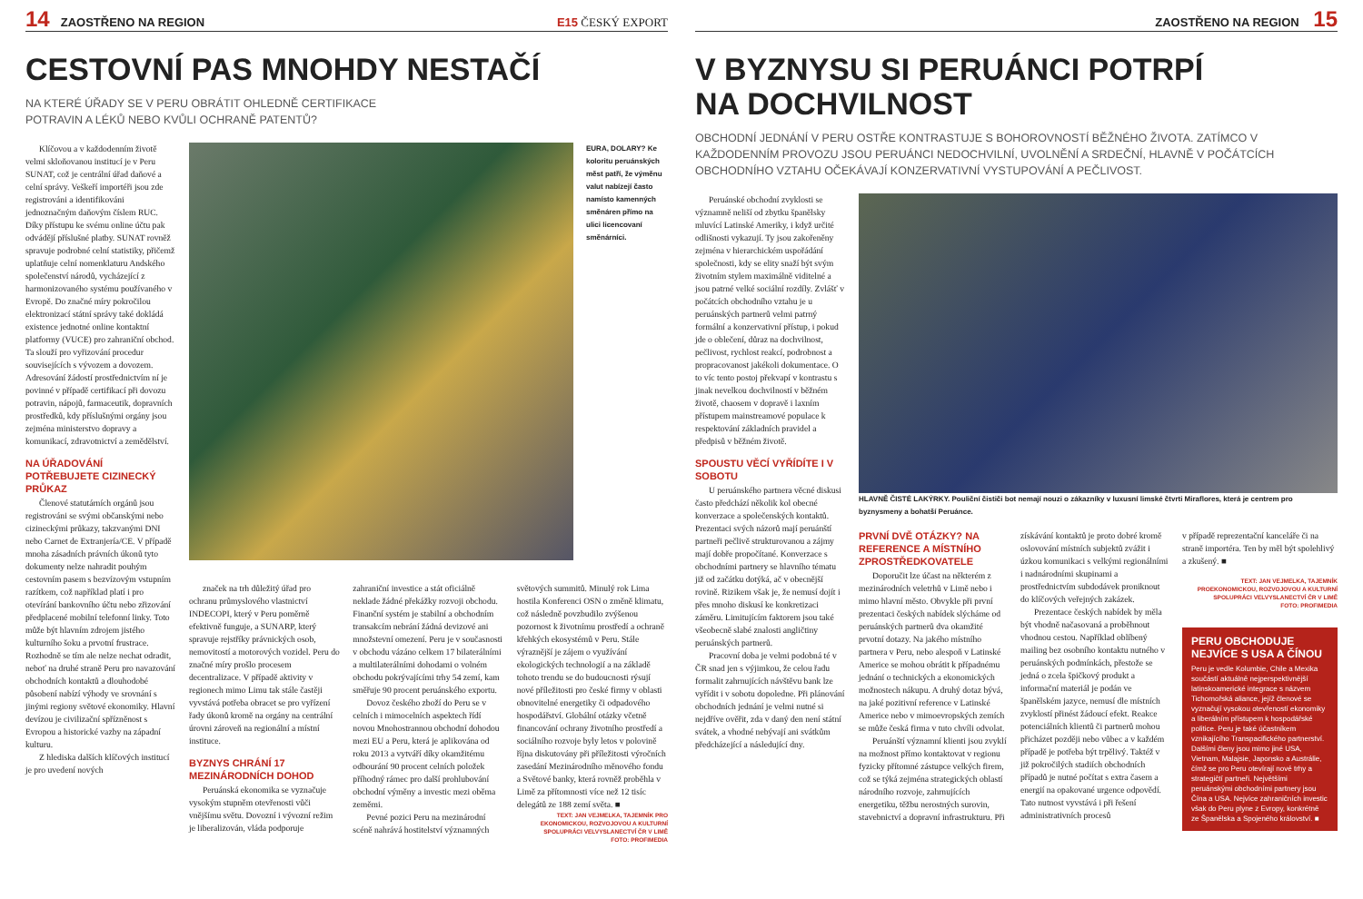14 ZAOSTŘENO NA REGION E15 ČESKÝ EXPORT
CESTOVNÍ PAS MNOHDY NESTAČÍ
NA KTERÉ ÚŘADY SE V PERU OBRÁTIT OHLEDNĚ CERTIFIKACE
POTRAVIN A LÉKŮ NEBO KVŮLI OCHRANĚ PATENTŮ?
Klíčovou a v každodenním životě velmi skloňovanou institucí je v Peru SUNAT, což je centrální úřad daňové a celní správy. Veškeří importéři jsou zde registrováni a identifikováni jednoznačným daňovým číslem RUC. Díky přístupu ke svému online účtu pak odvádějí příslušné platby. SUNAT rovněž spravuje podrobné celní statistiky, přičemž uplatňuje celní nomenklaturu Andského společenství národů, vycházející z harmonizovaného systému používaného v Evropě. Do značné míry pokročilou elektronizací státní správy také dokládá existence jednotné online kontaktní platformy (VUCE) pro zahraniční obchod. Ta slouží pro vyřizování procedur souvisejících s vývozem a dovozem. Adresování žádostí prostřednictvím ní je povinné v případě certifikací při dovozu potravin, nápojů, farmaceutik, dopravních prostředků, kdy příslušnými orgány jsou zejména ministerstvo dopravy a komunikací, zdravotnictví a zemědělství.
NA ÚŘADOVÁNÍ POTŘEBUJETE CIZINECKÝ PRŮKAZ
Členové statutárních orgánů jsou registrováni se svými občanskými nebo cizineckými průkazy, takzvanými DNI nebo Carnet de Extranjería/CE. V případě mnoha zásadních právních úkonů tyto dokumenty nelze nahradit pouhým cestovním pasem s bezvízovým vstupním razítkem, což například platí i pro otevírání bankovního účtu nebo zřizování předplacené mobilní telefonní linky. Toto může být hlavním zdrojem jistého kulturního šoku a prvotní frustrace. Rozhodně se tím ale nelze nechat odradit, neboť na druhé straně Peru pro navazování obchodních kontaktů a dlouhodobé působení nabízí výhody ve srovnání s jinými regiony světové ekonomiky. Hlavní devízou je civilizační spřízněnost s Evropou a historické vazby na západní kulturu.
Z hlediska dalších klíčových institucí je pro uvedení nových
EURA, DOLARY? Ke koloritu peruánských měst patří, že výměnu valut nabízejí často namísto kamenných směnáren přímo na ulici licencovaní směnárníci.
značek na trh důležitý úřad pro ochranu průmyslového vlastnictví INDECOPI, který v Peru poměrně efektivně funguje, a SUNARP, který spravuje rejstříky právnických osob, nemovitostí a motorových vozidel. Peru do značné míry prošlo procesem decentralizace. V případě aktivity v regionech mimo Limu tak stále častěji vyvstává potřeba obracet se pro vyřízení řady úkonů kromě na orgány na centrální úrovni zároveň na regionální a místní instituce.
BYZNYS CHRÁNÍ 17 MEZINÁRODNÍCH DOHOD
Peruánská ekonomika se vyznačuje vysokým stupněm otevřenosti vůči vnějšímu světu. Dovozní i vývozní režim je liberalizován, vláda podporuje zahraniční investice a stát oficiálně neklade žádné překážky rozvoji obchodu. Finanční systém je stabilní a obchodním transakcím nebrání žádná devizové ani množstevní omezení. Peru je v současnosti v obchodu vázáno celkem 17 bilaterálními a multilaterálními dohodami o volném obchodu pokrývajícími trhy 54 zemí, kam směřuje 90 procent peruánského exportu.
Dovoz českého zboží do Peru se v celních i mimocelních aspektech řídí novou Mnohostrannou obchodní dohodou mezi EU a Peru, která je aplikována od roku 2013 a vytváří díky okamžitému odbourání 90 procent celních položek příhodný rámec pro další prohlubování obchodní výměny a investic mezi oběma zeměmi.
Pevné pozici Peru na mezinárodní scéně nahrává hostitelství významných světových summitů. Minulý rok Lima hostila Konferenci OSN o změně klimatu, což následně povzbudilo zvýšenou pozornost k životnímu prostředí a ochraně křehkých ekosystémů v Peru. Stále výraznější je zájem o využívání ekologických technologií a na základě tohoto trendu se do budoucnosti rýsují nové příležitosti pro české firmy v oblasti obnovitelné energetiky či odpadového hospodářství. Globální otázky včetně financování ochrany životního prostředí a sociálního rozvoje byly letos v polovině října diskutovány při příležitosti výročních zasedání Mezinárodního měnového fondu a Světové banky, která rovněž proběhla v Limě za přítomnosti více než 12 tisíc delegátů ze 188 zemí světa. ■
TEXT: JAN VEJMELKA, TAJEMNÍK PRO EKONOMICKOU, ROZVOJOVOU A KULTURNÍ SPOLUPRÁCI VELVYSLANECTVÍ ČR V LIMĚ
FOTO: PROFIMEDIA
ZAOSTŘENO NA REGION 15
V BYZNYSU SI PERUÁNCI POTRPÍ
NA DOCHVILNOST
OBCHODNÍ JEDNÁNÍ V PERU OSTŘE KONTRASTUJE S BOHOROVNOSTÍ BĚŽNÉHO ŽIVOTA. ZATÍMCO V KAŽDODENNÍM PROVOZU JSOU PERUÁNCI NEDOCHVILNÍ, UVOLNĚNÍ A SRDEČNÍ, HLAVNĚ V POČÁTCÍCH OBCHODNÍHO VZTAHU OČEKÁVAJÍ KONZERVATIVNÍ VYSTUPOVÁNÍ A PEČLIVOST.
Peruánské obchodní zvyklosti se významně neliší od zbytku španělsky mluvící Latinské Ameriky, i když určité odlišnosti vykazují. Ty jsou zakořeněny zejména v hierarchickém uspořádání společnosti, kdy se elity snaží být svým životním stylem maximálně viditelné a jsou patrné velké sociální rozdíly. Zvlášť v počátcích obchodního vztahu je u peruánských partnerů velmi patrný formální a konzervativní přístup, i pokud jde o oblečení, důraz na dochvilnost, pečlivost, rychlost reakcí, podrobnost a propracovanost jakékoli dokumentace. O to víc tento postoj překvapí v kontrastu s jinak nevelkou dochvilností v běžném životě, chaosem v dopravě i laxním přístupem mainstreamové populace k respektování základních pravidel a předpisů v běžném životě.
SPOUSTU VĚCÍ VYŘÍDÍTE I V SOBOTU
U peruánského partnera věcné diskusi často předchází několik kol obecné konverzace a společenských kontaktů. Prezentaci svých názorů mají peruánští partneři pečlivě strukturovanou a zájmy mají dobře propočítané. Konverzace s obchodními partnery se hlavního tématu již od začátku dotýká, ač v obecnější rovině. Rizikem však je, že nemusí dojít i přes mnoho diskusí ke konkretizaci záměru. Limitujícím faktorem jsou také všeobecně slabé znalosti angličtiny peruánských partnerů.
Pracovní doba je velmi podobná té v ČR snad jen s výjimkou, že celou řadu formalit zahrnujících návštěvu bank lze vyřídit i v sobotu dopoledne. Při plánování obchodních jednání je velmi nutné si nejdříve ověřit, zda v daný den není státní svátek, a vhodné nebývají ani svátkům předcházející a následující dny.
HLAVNĚ ČISTÉ LAKÝRKY. Pouliční čističi bot nemají nouzi o zákazníky v luxusní limské čtvrti Miraflores, která je centrem pro byznysmeny a bohatší Peruánce.
PRVNÍ DVĚ OTÁZKY? NA REFERENCE A MÍSTNÍHO ZPROSTŘEDKOVATELE
Doporučit lze účast na některém z mezinárodních veletrhů v Limě nebo i mimo hlavní město. Obvykle při první prezentaci českých nabídek slýcháme od peruánských partnerů dva okamžité prvotní dotazy. Na jakého místního partnera v Peru, nebo alespoň v Latinské Americe se mohou obrátit k případnému jednání o technických a ekonomických možnostech nákupu. A druhý dotaz bývá, na jaké pozitivní reference v Latinské Americe nebo v mimoevropských zemích se může česká firma v tuto chvíli odvolat.
Peruánští významní klienti jsou zvyklí na možnost přímo kontaktovat v regionu fyzicky přítomné zástupce velkých firem, což se týká zejména strategických oblastí národního rozvoje, zahrnujících energetiku, těžbu nerostných surovin, stavebnictví a dopravní infrastrukturu. Při získávání kontaktů je proto dobré kromě oslovování místních subjektů zvážit i úzkou komunikaci s velkými regionálními i nadnárodními skupinami a prostřednictvím subdodávek proniknout do klíčových veřejných zakázek.
Prezentace českých nabídek by měla být vhodně načasovaná a proběhnout vhodnou cestou. Například oblíbený mailing bez osobního kontaktu nutného v peruánských podmínkách, přestože se jedná o zcela špičkový produkt a informační materiál je podán ve španělském jazyce, nemusí dle místních zvyklostí přinést žádoucí efekt. Reakce potenciálních klientů či partnerů mohou přicházet později nebo vůbec a v každém případě je potřeba být trpělivý. Taktéž v již pokročilých stadiích obchodních případů je nutné počítat s extra časem a energií na opakované urgence odpovědí. Tato nutnost vyvstává i při řešení administrativních procesů
v případě reprezentační kanceláře či na straně importéra. Ten by měl být spolehlivý a zkušený. ■
TEXT: JAN VEJMELKA, TAJEMNÍK PROEKONOMICKOU, ROZVOJOVOU A KULTURNÍ SPOLUPRÁCI VELVYSLANECTVÍ ČR V LIMĚ
FOTO: PROFIMEDIA
PERU OBCHODUJE NEJVÍCE S USA A ČÍNOU
Peru je vedle Kolumbie, Chile a Mexika součástí aktuálně nejperspektivnější latinskoamerické integrace s názvem Tichomořská aliance, jejíž členové se vyznačují vysokou otevřeností ekonomiky a liberálním přístupem k hospodářské politice. Peru je také účastníkem vznikajícího Transpacifického partnerství. Dalšími členy jsou mimo jiné USA, Vietnam, Malajsie, Japonsko a Austrálie, čímž se pro Peru otevírají nové trhy a strategičtí partneři. Největšími peruánskými obchodními partnery jsou Čína a USA. Nejvíce zahraničních investic však do Peru plyne z Evropy, konkrétně ze Španělska a Spojeného království. ■